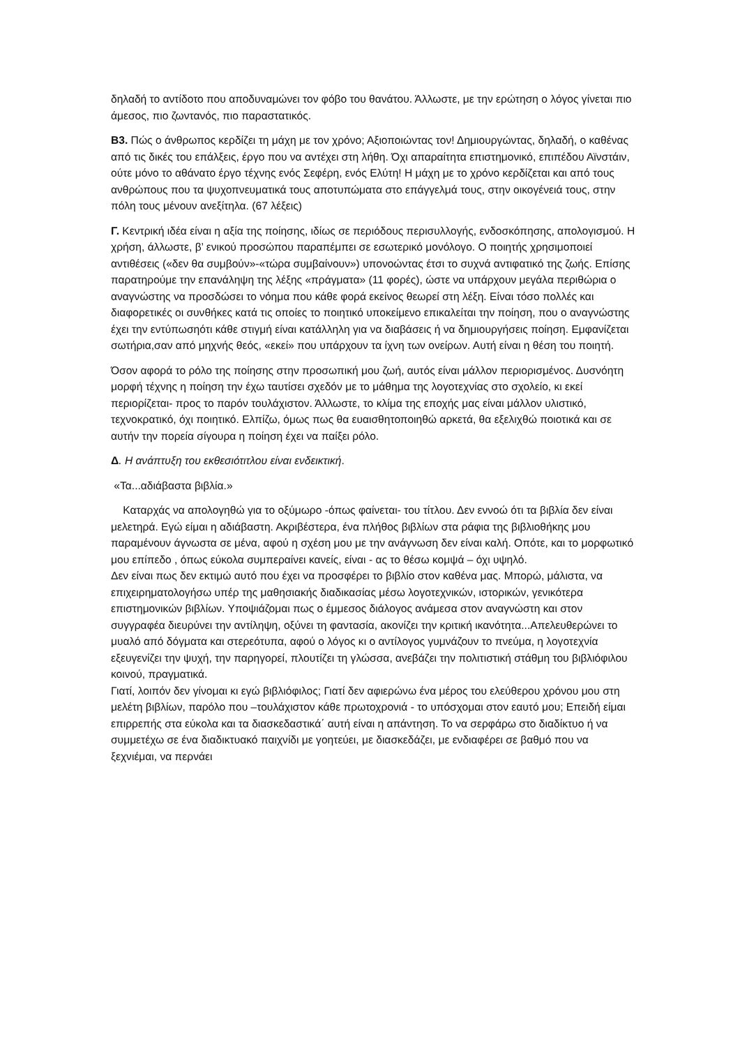δηλαδή το αντίδοτο που αποδυναμώνει τον φόβο του θανάτου. Άλλωστε, με την ερώτηση ο λόγος γίνεται πιο άμεσος, πιο ζωντανός, πιο παραστατικός.
Β3. Πώς ο άνθρωπος κερδίζει τη μάχη με τον χρόνο; Αξιοποιώντας τον! Δημιουργώντας, δηλαδή, ο καθένας από τις δικές του επάλξεις, έργο που να αντέχει στη λήθη. Όχι απαραίτητα επιστημονικό, επιπέδου Αϊνστάιν, ούτε μόνο το αθάνατο έργο τέχνης ενός Σεφέρη, ενός Ελύτη! Η μάχη με το χρόνο κερδίζεται και από τους ανθρώπους που τα ψυχοπνευματικά τους αποτυπώματα στο επάγγελμά τους, στην οικογένειά τους, στην πόλη τους μένουν ανεξίτηλα. (67 λέξεις)
Γ. Κεντρική ιδέα είναι η αξία της ποίησης, ιδίως σε περιόδους περισυλλογής, ενδοσκόπησης, απολογισμού. Η χρήση, άλλωστε, β’ ενικού προσώπου παραπέμπει σε εσωτερικό μονόλογο. Ο ποιητής χρησιμοποιεί αντιθέσεις («δεν θα συμβούν»-«τώρα συμβαίνουν») υπονοώντας έτσι το συχνά αντιφατικό της ζωής. Επίσης παρατηρούμε την επανάληψη της λέξης «πράγματα» (11 φορές), ώστε να υπάρχουν μεγάλα περιθώρια ο αναγνώστης να προσδώσει το νόημα που κάθε φορά εκείνος θεωρεί στη λέξη. Είναι τόσο πολλές και διαφορετικές οι συνθήκες κατά τις οποίες το ποιητικό υποκείμενο επικαλείται την ποίηση, που ο αναγνώστης έχει την εντύπωσηότι κάθε στιγμή είναι κατάλληλη για να διαβάσεις ή να δημιουργήσεις ποίηση. Εμφανίζεται σωτήρια,σαν από μηχνής θεός, «εκεί» που υπάρχουν τα ίχνη των ονείρων. Αυτή είναι η θέση του ποιητή.
Όσον αφορά το ρόλο της ποίησης στην προσωπική μου ζωή, αυτός είναι μάλλον περιορισμένος. Δυσνόητη μορφή τέχνης η ποίηση την έχω ταυτίσει σχεδόν με το μάθημα της λογοτεχνίας στο σχολείο, κι εκεί περιορίζεται- προς το παρόν τουλάχιστον. Άλλωστε, το κλίμα της εποχής μας είναι μάλλον υλιστικό, τεχνοκρατικό, όχι ποιητικό. Ελπίζω, όμως πως θα ευαισθητοποιηθώ αρκετά, θα εξελιχθώ ποιοτικά και σε αυτήν την πορεία σίγουρα η ποίηση έχει να παίξει ρόλο.
Δ. Η ανάπτυξη του εκθεσιότιτλου είναι ενδεικτική.
«Τα...αδιάβαστα βιβλία.»
Καταρχάς να απολογηθώ για το οξύμωρο -όπως φαίνεται- του τίτλου. Δεν εννοώ ότι τα βιβλία δεν είναι μελετηρά. Εγώ είμαι η αδιάβαστη. Ακριβέστερα, ένα πλήθος βιβλίων στα ράφια της βιβλιοθήκης μου παραμένουν άγνωστα σε μένα, αφού η σχέση μου με την ανάγνωση δεν είναι καλή. Οπότε, και το μορφωτικό μου επίπεδο , όπως εύκολα συμπεραίνει κανείς, είναι - ας το θέσω κομψά – όχι υψηλό.
Δεν είναι πως δεν εκτιμώ αυτό που έχει να προσφέρει το βιβλίο στον καθένα μας. Μπορώ, μάλιστα, να επιχειρηματολογήσω υπέρ της μαθησιακής διαδικασίας μέσω λογοτεχνικών, ιστορικών, γενικότερα επιστημονικών βιβλίων. Υποψιάζομαι πως ο έμμεσος διάλογος ανάμεσα στον αναγνώστη και στον συγγραφέα διευρύνει την αντίληψη, οξύνει τη φαντασία, ακονίζει την κριτική ικανότητα...Απελευθερώνει το μυαλό από δόγματα και στερεότυπα, αφού ο λόγος κι ο αντίλογος γυμνάζουν το πνεύμα, η λογοτεχνία εξευγενίζει την ψυχή, την παρηγορεί, πλουτίζει τη γλώσσα, ανεβάζει την πολιτιστική στάθμη του βιβλιόφιλου κοινού, πραγματικά.
Γιατί, λοιπόν δεν γίνομαι κι εγώ βιβλιόφιλος; Γιατί δεν αφιερώνω ένα μέρος του ελεύθερου χρόνου μου στη μελέτη βιβλίων, παρόλο που –τουλάχιστον κάθε πρωτοχρονιά - το υπόσχομαι στον εαυτό μου; Επειδή είμαι επιρρεπής στα εύκολα και τα διασκεδαστικά΄ αυτή είναι η απάντηση. Το να σερφάρω στο διαδίκτυο ή να συμμετέχω σε ένα διαδικτυακό παιχνίδι με γοητεύει, με διασκεδάζει, με ενδιαφέρει σε βαθμό που να ξεχνιέμαι, να περνάει